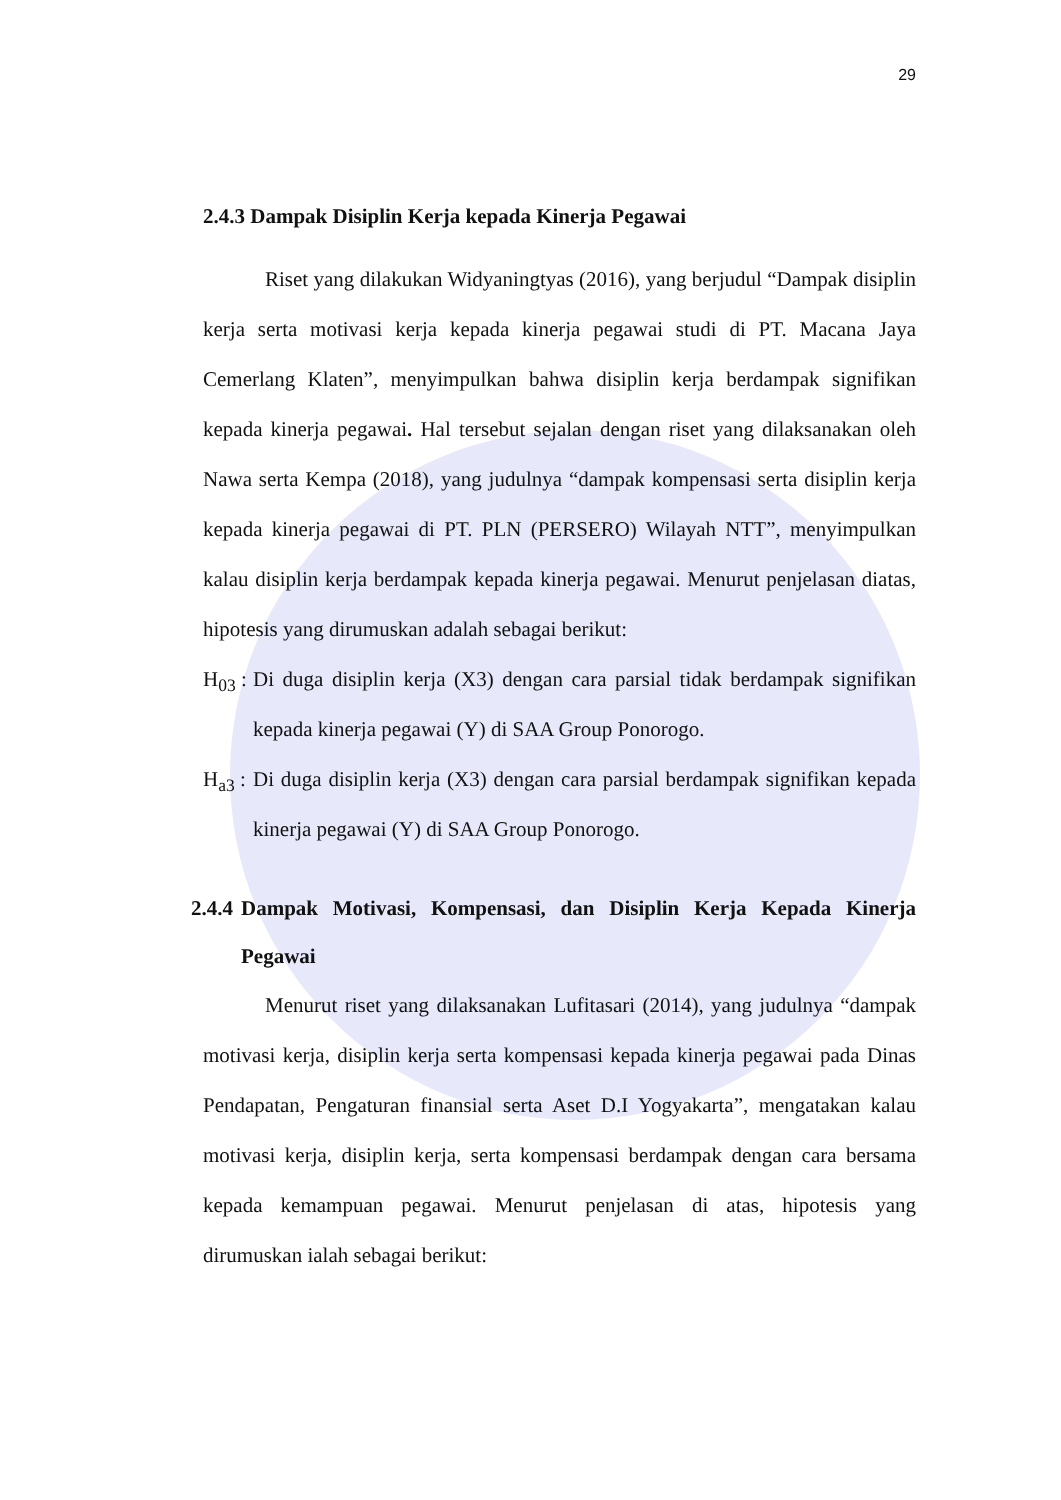29
2.4.3 Dampak Disiplin Kerja kepada Kinerja Pegawai
Riset yang dilakukan Widyaningtyas (2016), yang berjudul “Dampak disiplin kerja serta motivasi kerja kepada kinerja pegawai studi di PT. Macana Jaya Cemerlang Klaten”, menyimpulkan bahwa disiplin kerja berdampak signifikan kepada kinerja pegawai. Hal tersebut sejalan dengan riset yang dilaksanakan oleh Nawa serta Kempa (2018), yang judulnya “dampak kompensasi serta disiplin kerja kepada kinerja pegawai di PT. PLN (PERSERO) Wilayah NTT”, menyimpulkan kalau disiplin kerja berdampak kepada kinerja pegawai. Menurut penjelasan diatas, hipotesis yang dirumuskan adalah sebagai berikut:
H<sub>03</sub> : Di duga disiplin kerja (X3) dengan cara parsial tidak berdampak signifikan kepada kinerja pegawai (Y) di SAA Group Ponorogo.
H<sub>a3</sub> : Di duga disiplin kerja (X3) dengan cara parsial berdampak signifikan kepada kinerja pegawai (Y) di SAA Group Ponorogo.
2.4.4 Dampak Motivasi, Kompensasi, dan Disiplin Kerja Kepada Kinerja Pegawai
Menurut riset yang dilaksanakan Lufitasari (2014), yang judulnya “dampak motivasi kerja, disiplin kerja serta kompensasi kepada kinerja pegawai pada Dinas Pendapatan, Pengaturan finansial serta Aset D.I Yogyakarta”, mengatakan kalau motivasi kerja, disiplin kerja, serta kompensasi berdampak dengan cara bersama kepada kemampuan pegawai. Menurut penjelasan di atas, hipotesis yang dirumuskan ialah sebagai berikut: